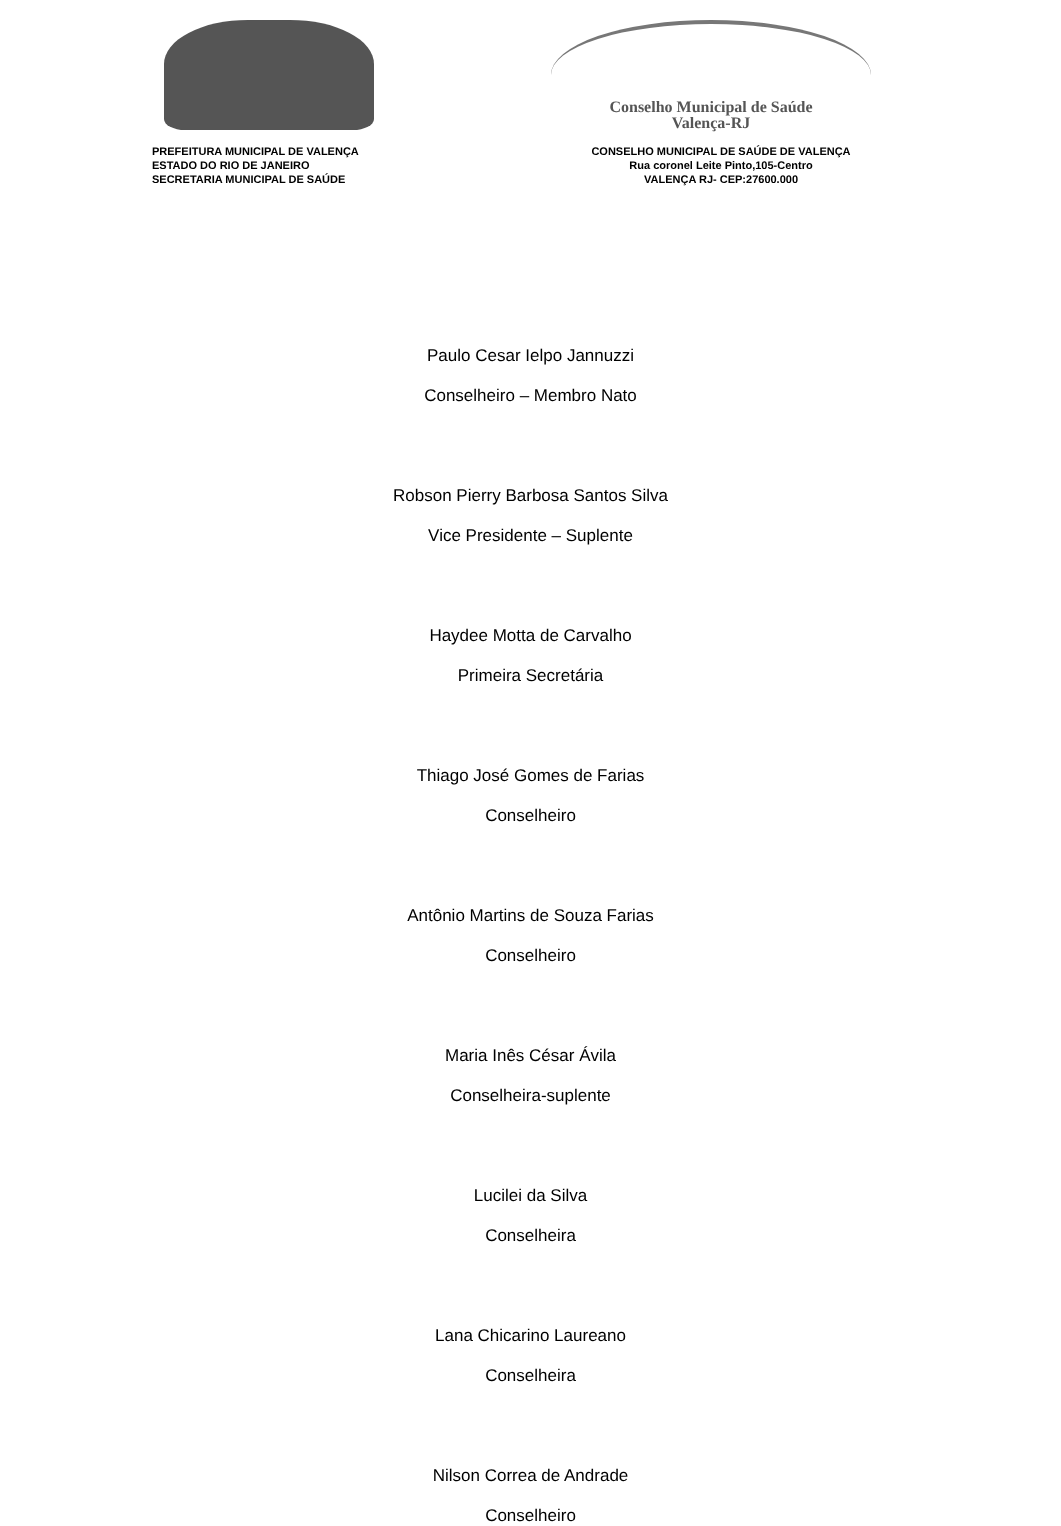PREFEITURA MUNICIPAL DE VALENÇA
ESTADO DO RIO DE JANEIRO
SECRETARIA MUNICIPAL DE SAÚDE
Conselho Municipal de Saúde
Valença-RJ
CONSELHO MUNICIPAL DE SAÚDE DE VALENÇA
Rua coronel Leite Pinto,105-Centro
VALENÇA RJ- CEP:27600.000
Paulo Cesar Ielpo Jannuzzi
Conselheiro – Membro Nato
Robson Pierry Barbosa Santos Silva
Vice Presidente – Suplente
Haydee Motta de Carvalho
Primeira Secretária
Thiago José Gomes de Farias
Conselheiro
Antônio Martins de Souza Farias
Conselheiro
Maria Inês César Ávila
Conselheira-suplente
Lucilei da Silva
Conselheira
Lana Chicarino Laureano
Conselheira
Nilson Correa de Andrade
Conselheiro